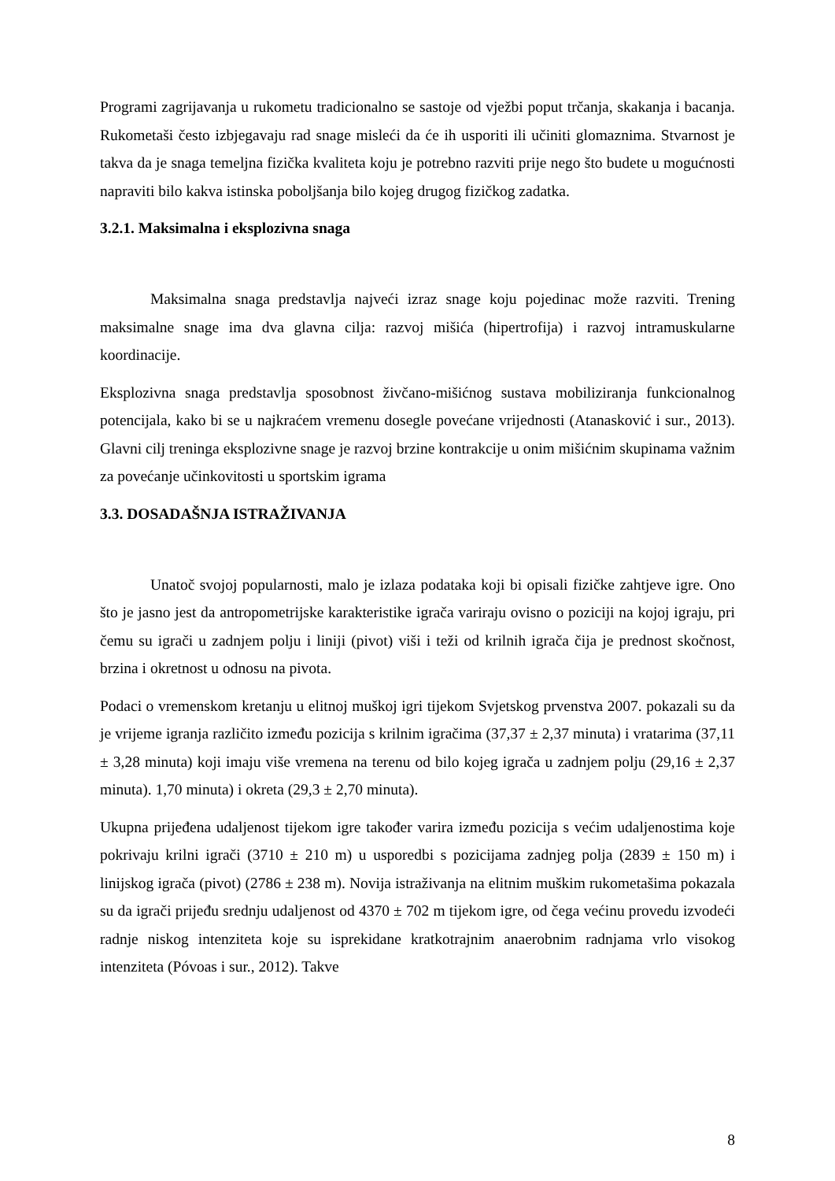Programi zagrijavanja u rukometu tradicionalno se sastoje od vježbi poput trčanja, skakanja i bacanja. Rukometaši često izbjegavaju rad snage misleći da će ih usporiti ili učiniti glomaznima. Stvarnost je takva da je snaga temeljna fizička kvaliteta koju je potrebno razviti prije nego što budete u mogućnosti napraviti bilo kakva istinska poboljšanja bilo kojeg drugog fizičkog zadatka.
3.2.1. Maksimalna i eksplozivna snaga
Maksimalna snaga predstavlja najveći izraz snage koju pojedinac može razviti. Trening maksimalne snage ima dva glavna cilja: razvoj mišića (hipertrofija) i razvoj intramuskularne koordinacije.
Eksplozivna snaga predstavlja sposobnost živčano-mišićnog sustava mobiliziranja funkcionalnog potencijala, kako bi se u najkraćem vremenu dosegle povećane vrijednosti (Atanasković i sur., 2013). Glavni cilj treninga eksplozivne snage je razvoj brzine kontrakcije u onim mišićnim skupinama važnim za povećanje učinkovitosti u sportskim igrama
3.3. DOSADAŠNJA ISTRAŽIVANJA
Unatoč svojoj popularnosti, malo je izlaza podataka koji bi opisali fizičke zahtjeve igre. Ono što je jasno jest da antropometrijske karakteristike igrača variraju ovisno o poziciji na kojoj igraju, pri čemu su igrači u zadnjem polju i liniji (pivot) viši i teži od krilnih igrača čija je prednost skočnost, brzina i okretnost u odnosu na pivota.
Podaci o vremenskom kretanju u elitnoj muškoj igri tijekom Svjetskog prvenstva 2007. pokazali su da je vrijeme igranja različito između pozicija s krilnim igračima (37,37 ± 2,37 minuta) i vratarima (37,11 ± 3,28 minuta) koji imaju više vremena na terenu od bilo kojeg igrača u zadnjem polju (29,16 ± 2,37 minuta). 1,70 minuta) i okreta (29,3 ± 2,70 minuta).
Ukupna prijeđena udaljenost tijekom igre također varira između pozicija s većim udaljenostima koje pokrivaju krilni igrači (3710 ± 210 m) u usporedbi s pozicijama zadnjeg polja (2839 ± 150 m) i linijskog igrača (pivot) (2786 ± 238 m). Novija istraživanja na elitnim muškim rukometašima pokazala su da igrači prijeđu srednju udaljenost od 4370 ± 702 m tijekom igre, od čega većinu provedu izvodeći radnje niskog intenziteta koje su isprekidane kratkotrajnim anaerobnim radnjama vrlo visokog intenziteta (Póvoas i sur., 2012). Takve
8